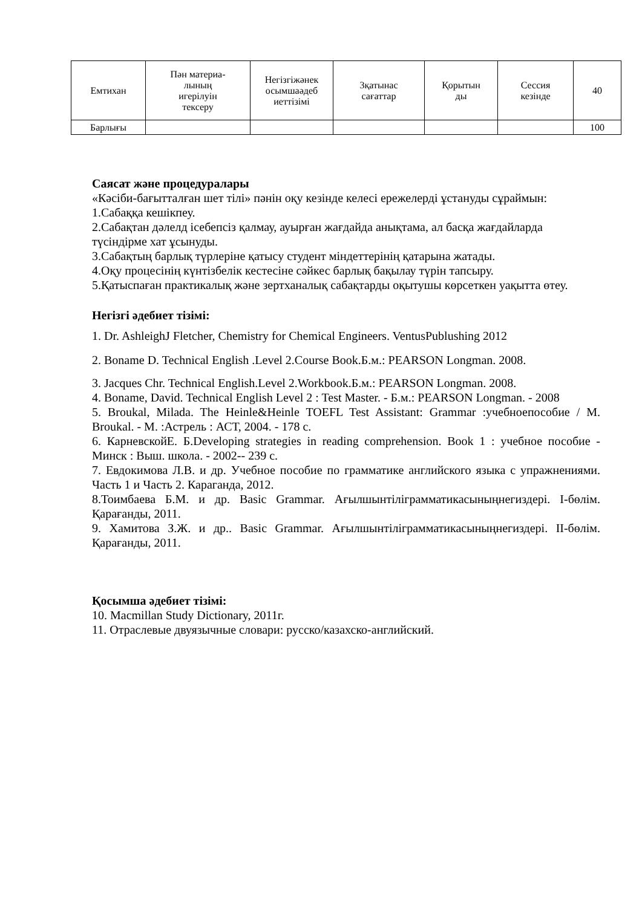| Емтихан | Пән материа- лының игерілуін тексеру | Негізгіжәнек осымшаәдеб иеттізімі | 3қатынас сағаттар | Қорытын ды | Сессия кезінде | 40 |
| Барлығы | | | | | | 100 |
Саясат және процедуралары
«Кәсіби-бағытталған шет тілі» пәнін оқу кезінде келесі ережелерді ұстануды сұраймын:
1.Сабаққа кешікпеу.
2.Сабақтан дәлелд ісебепсіз қалмау, ауырған жағдайда анықтама, ал басқа жағдайларда түсіндірме хат ұсынуды.
3.Сабақтың барлық түрлеріне қатысу студент міндеттерінің қатарына жатады.
4.Оқу процесінің күнтізбелік кестесіне сәйкес барлық бақылау түрін тапсыру.
5.Қатыспаған практикалық және зертханалық сабақтарды оқытушы көрсеткен уақытта өтеу.
Негізгі әдебиет тізімі:
1. Dr. AshleighJ Fletcher, Chemistry for Chemical Engineers. VentusPublushing 2012
2. Boname D. Technical English .Level 2.Course Book.Б.м.: PEARSON Longman. 2008.
3. Jacques Chr. Technical English.Level 2.Workbook.Б.м.: PEARSON Longman. 2008.
4. Boname, David. Technical English Level 2 : Test Master. - Б.м.: PEARSON Longman. - 2008
5. Broukal, Milada. The Heinle&Heinle TOEFL Test Assistant: Grammar :учебноепособие / M. Broukal. - М. :Астрель : АСТ, 2004. - 178 с.
6. КарневскойЕ. Б.Developing strategies in reading comprehension. Book 1 : учебное пособие - Минск : Выш. школа. - 2002-- 239 с.
7. Евдокимова Л.В. и др. Учебное пособие по грамматике английского языка с упражнениями. Часть 1 и Часть 2. Караганда, 2012.
8.Тоимбаева Б.М. и др. Basic Grammar. Ағылшынтіліграмматикасыныңнегиздері. I-бөлім. Қарағанды, 2011.
9. Хамитова З.Ж. и др.. Basic Grammar. Ағылшынтіліграмматикасыныңнегиздері. II-бөлім. Қарағанды, 2011.
Қосымша әдебиет тізімі:
10. Macmillan Study Dictionary, 2011г.
11. Отраслевые двуязычные словари: русско/казахско-английский.